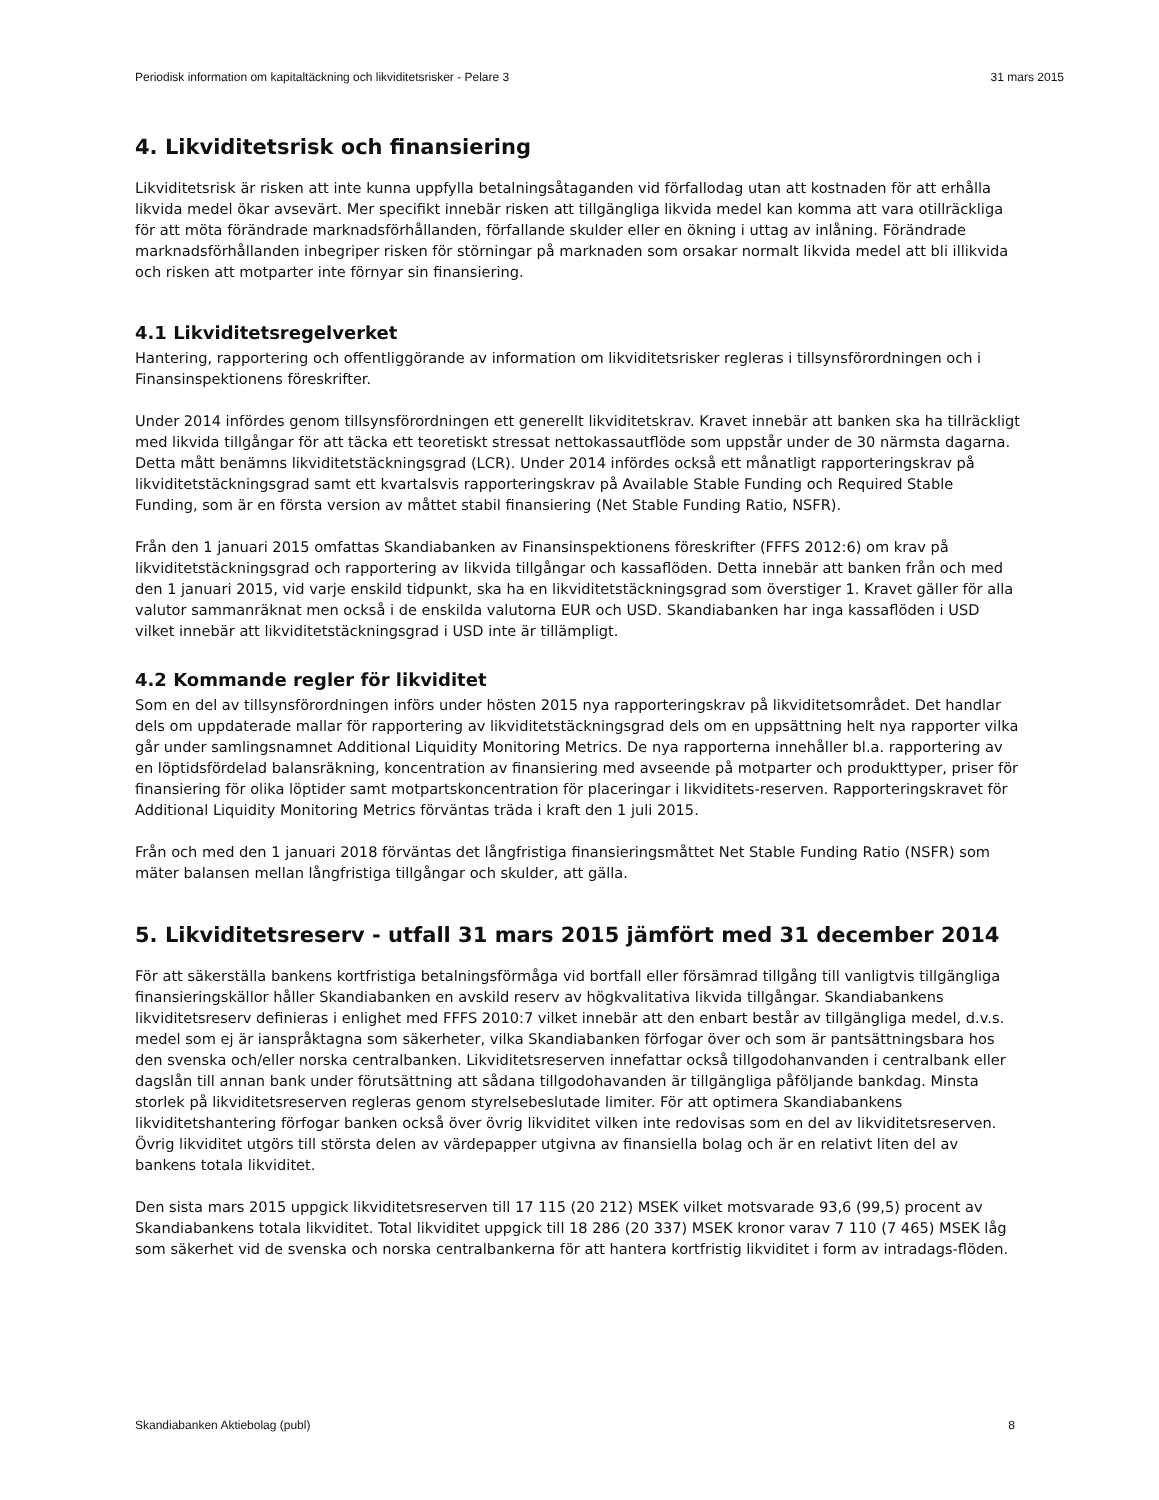Periodisk information om kapitaltäckning och likviditetsrisker - Pelare 3 31 mars 2015
4. Likviditetsrisk och finansiering
Likviditetsrisk är risken att inte kunna uppfylla betalningsåtaganden vid förfallodag utan att kostnaden för att erhålla likvida medel ökar avsevärt. Mer specifikt innebär risken att tillgängliga likvida medel kan komma att vara otillräckliga för att möta förändrade marknadsförhållanden, förfallande skulder eller en ökning i uttag av inlåning. Förändrade marknadsförhållanden inbegriper risken för störningar på marknaden som orsakar normalt likvida medel att bli illikvida och risken att motparter inte förnyar sin finansiering.
4.1 Likviditetsregelverket
Hantering, rapportering och offentliggörande av information om likviditetsrisker regleras i tillsynsförordningen och i Finansinspektionens föreskrifter.
Under 2014 infördes genom tillsynsförordningen ett generellt likviditetskrav. Kravet innebär att banken ska ha tillräckligt med likvida tillgångar för att täcka ett teoretiskt stressat nettokassautflöde som uppstår under de 30 närmsta dagarna. Detta mått benämns likviditetstäckningsgrad (LCR). Under 2014 infördes också ett månatligt rapporteringskrav på likviditetstäckningsgrad samt ett kvartalsvis rapporteringskrav på Available Stable Funding och Required Stable Funding, som är en första version av måttet stabil finansiering (Net Stable Funding Ratio, NSFR).
Från den 1 januari 2015 omfattas Skandiabanken av Finansinspektionens föreskrifter (FFFS 2012:6) om krav på likviditetstäckningsgrad och rapportering av likvida tillgångar och kassaflöden. Detta innebär att banken från och med den 1 januari 2015, vid varje enskild tidpunkt, ska ha en likviditetstäckningsgrad som överstiger 1. Kravet gäller för alla valutor sammanräknat men också i de enskilda valutorna EUR och USD. Skandiabanken har inga kassaflöden i USD vilket innebär att likviditetstäckningsgrad i USD inte är tillämpligt.
4.2 Kommande regler för likviditet
Som en del av tillsynsförordningen införs under hösten 2015 nya rapporteringskrav på likviditetsområdet. Det handlar dels om uppdaterade mallar för rapportering av likviditetstäckningsgrad dels om en uppsättning helt nya rapporter vilka går under samlingsnamnet Additional Liquidity Monitoring Metrics. De nya rapporterna innehåller bl.a. rapportering av en löptidsfördelad balansräkning, koncentration av finansiering med avseende på motparter och produkttyper, priser för finansiering för olika löptider samt motpartskoncentration för placeringar i likviditets-reserven. Rapporteringskravet för Additional Liquidity Monitoring Metrics förväntas träda i kraft den 1 juli 2015.
Från och med den 1 januari 2018 förväntas det långfristiga finansieringsmåttet Net Stable Funding Ratio (NSFR) som mäter balansen mellan långfristiga tillgångar och skulder, att gälla.
5. Likviditetsreserv - utfall 31 mars 2015 jämfört med 31 december 2014
För att säkerställa bankens kortfristiga betalningsförmåga vid bortfall eller försämrad tillgång till vanligtvis tillgängliga finansieringskällor håller Skandiabanken en avskild reserv av högkvalitativa likvida tillgångar. Skandiabankens likviditetsreserv definieras i enlighet med FFFS 2010:7 vilket innebär att den enbart består av tillgängliga medel, d.v.s. medel som ej är ianspråktagna som säkerheter, vilka Skandiabanken förfogar över och som är pantsättningsbara hos den svenska och/eller norska centralbanken. Likviditetsreserven innefattar också tillgodohanvanden i centralbank eller dagslån till annan bank under förutsättning att sådana tillgodohavanden är tillgängliga påföljande bankdag. Minsta storlek på likviditetsreserven regleras genom styrelsebeslutade limiter. För att optimera Skandiabankens likviditetshantering förfogar banken också över övrig likviditet vilken inte redovisas som en del av likviditetsreserven. Övrig likviditet utgörs till största delen av värdepapper utgivna av finansiella bolag och är en relativt liten del av bankens totala likviditet.
Den sista mars 2015 uppgick likviditetsreserven till 17 115 (20 212) MSEK vilket motsvarade 93,6 (99,5) procent av Skandiabankens totala likviditet. Total likviditet uppgick till 18 286 (20 337) MSEK kronor varav 7 110 (7 465) MSEK låg som säkerhet vid de svenska och norska centralbankerna för att hantera kortfristig likviditet i form av intradags-flöden.
Skandiabanken Aktiebolag (publ) 8